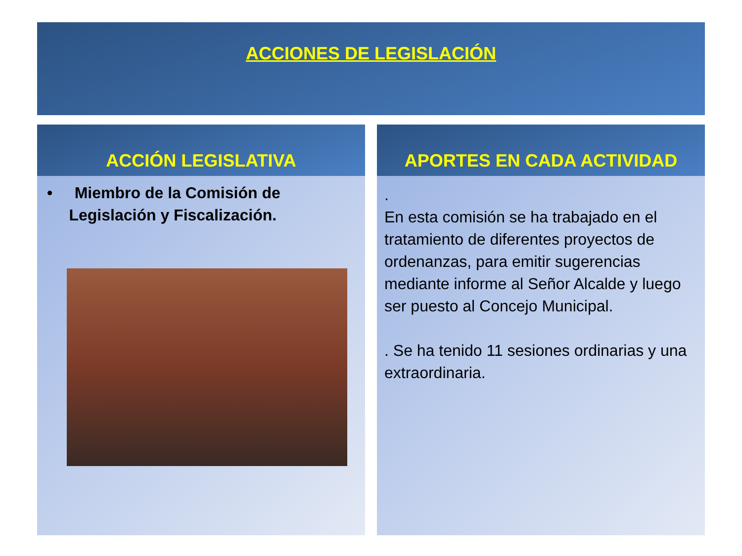ACCIONES DE LEGISLACIÓN
ACCIÓN LEGISLATIVA
• Miembro de la Comisión de
Legislación y Fiscalización.
APORTES EN CADA ACTIVIDAD
.
En esta comisión se ha trabajado en el tratamiento de diferentes proyectos de ordenanzas, para emitir sugerencias mediante informe al Señor Alcalde y luego ser puesto al Concejo Municipal.
. Se ha tenido 11 sesiones ordinarias y una extraordinaria.